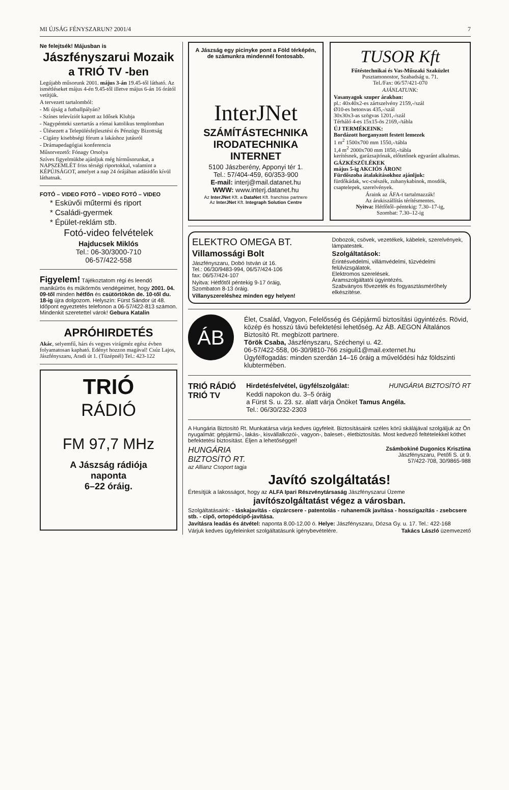MI ÚJSÁG FÉNYSZARUN? 2001/4 7
Ne felejtsék! Májusban is
Jászfényszarui Mozaik
a TRIÓ TV -ben
Legújabb műsorunk 2001. május 3-án 19.45-től látható. Az ismétléseket május 4-én 9.45-től illetve május 6-án 16 órától vetítjük.
A tervezett tartalomból:
- Mi újság a futballpályán?
- Színes televíziót kapott az Idősek Klubja
- Nagypénteki szertartás a római katolikus templomban
- Ülésezett a Településfejlesztési és Pénzügy Bizottság
- Cigány kisebbségi fórum a lakáshoz jutásról
- Drámapedagógiai konferencia
Műsorvezető: Fónagy Orsolya
Szíves figyelmükbe ajánljuk még hírműsorunkat, a NAPSZEMLÉT friss térségi riportokkal, valamint a KÉPÚJSÁGOT, amelyet a nap 24 órájában adásidőn kívül láthatnak.
FOTÓ – VIDEO FOTÓ – VIDEO FOTÓ – VIDEO
* Esküvői műtermi és riport
* Családi-gyermek
* Épület-reklám stb.
Fotó-video felvételek
Hajducsek Miklós
Tel.: 06-30/3000-710
06-57/422-558
Figyelem! Tájékoztatom régi és leendő manikűrös és műkörmös vendégeimet, hogy 2001. 04. 09-től minden hétfőn és csütörtökön de. 10-től du. 18-ig újra dolgozom. Helyszín: Fürst Sándor út 48. Időpont egyeztetés telefonon a 06-57/422-813 számon. Mindenkit szeretettel várok! Gebura Katalin
APRÓHIRDETÉS
Akác, selyemfű, hárs és vegyes virágméz egész évben folyamatosan kapható. Edényt hozzon magával! Csúz Lajos, Jászfényszaru, Aradi út 1. (Tüzépnél) Tel.: 423-122
TRIÓ
RÁDIÓ
FM 97,7 MHz
A Jászság rádiója
naponta
6–22 óráig.
A Jászság egy picinyke pont a Föld térképén, de számunkra mindennél fontosabb.
InterJNet
SZÁMÍTÁSTECHNIKA
IRODATECHNIKA
INTERNET
5100 Jászberény, Apponyi tér 1.
Tel.: 57/404-459, 60/353-900
E-mail: interj@mail.datanet.hu
WWW: www.interj.datanet.hu
Az InterJNet Kft. a DataNet Kft. franchise partnere
Az InterJNet Kft. Integraph Solution Centre
TUSOR Kft
Fűtéstechnikai és Vas-Műszaki Szaküzlet
Pusztamonostor, Szabadság u. 71.
Tel./Fax: 06/57/421-070
AJÁNLATUNK:
Vasanyagok szuper árakban:
pl.: 40x40x2-es zártszelvény 2159,-/szál
Ø10-es betonvas 435,-/szál
30x30x3-as szögvas 1201,-/szál
Térháló 4-es 15x15-ös 2169,-/tábla
ÚJ TERMÉKEINK:
Bordázott horganyzott festett lemezek
1 m<sup>2</sup> 1500x700 mm 1550,-/tábla
1,4 m<sup>2</sup> 2000x700 mm 1850,-/tábla
kerítésnek, garázsajtónak, előtetőnek egyaránt alkalmas.
GÁZKÉSZÜLÉKEK
május 5-ig AKCIÓS ÁRON!
Fürdőszoba átalakításokhoz ajánljuk:
fürdőkádak, wc-csészék, zuhanykabinok, mosdók, csaptelepek, szerelvények.
Áraink az ÁFA-t tartalmazzák!
Az árukiszállítás térítésmentes.
Nyitva: Hétfőtől–péntekig: 7.30–17-ig,
Szombat: 7.30–12-ig
ELEKTRO OMEGA BT.
Villamossági Bolt
Jászfényszaru, Dobó István út 16.
Tel.: 06/30/9483-994, 06/57/424-106
fax: 06/57/424-107
Nyitva: Hétfőtől péntekig 9-17 óráig,
Szombaton 8-13 óráig.
Villanyszereléshez minden egy helyen!
Dobozok, csövek, vezetékek, kábelek, szerelvények, lámpatestek.
Szolgáltatások:
Érintésvédelmi, villámvédelmi, tűzvédelmi felülvizsgálatok.
Elektromos szerelések.
Áramszolgáltatói ügyintézés.
Szabványos fővezeték és fogyasztásmérőhely elkészítése.
ÁB
Élet, Család, Vagyon, Felelősség és Gépjármű biztosítási ügyintézés. Rövid, közép és hosszú távú befektetési lehetőség. Az ÁB. AEGON Általános Biztosító Rt. megbízott partnere.
Török Csaba, Jászfényszaru, Széchenyi u. 42.
06-57/422-558, 06-30/9810-766 zsiguli1@mail.externet.hu
Ügyfélfogadás: minden szerdán 14–16 óráig a művelődési ház földszinti klubtermében.
TRIÓ RÁDIÓ
TRIÓ TV
Hirdetésfelvétel, ügyfélszolgálat: HUNGÁRIA BIZTOSÍTÓ RT
Keddi napokon du. 3–5 óráig
a Fürst S. u. 23. sz. alatt várja Önöket Tamus Angéla.
Tel.: 06/30/232-2303
A Hungária Biztosító Rt. Munkatársa várja kedves ügyfeleit. Biztosításaink széles körű skálájával szolgáljuk az Ön nyugalmát: gépjármű-, lakás-, kisvállalkozói-, vagyon-, baleset-, életbiztosítás. Most kedvező feltételekkel köthet befektetési biztosítást. Éljen a lehetőséggel!
HUNGÁRIA
BIZTOSÍTÓ RT.
az Allianz Csoport tagja
Zsámbokiné Dugonics Krisztina
Jászfényszaru, Petőfi S. út 9.
57/422-708, 30/9865-988
Javító szolgáltatás!
Értesítjük a lakosságot, hogy az ALFA Ipari Részvénytársaság Jászfényszarui Üzeme
javítószolgáltatást végez a városban.
Szolgáltatásaink: - táskajavítás - cipzárcsere - patentolás - ruhaneműk javítása - hosszigazítás - zsebcsere stb. - cipő, ortopédcipő-javítása.
Javításra leadás és átvétel: naponta 8.00-12.00 ó. Helye: Jászfényszaru, Dózsa Gy. u. 17. Tel.: 422-168
Várjuk kedves ügyfeleinket szolgáltatásunk igénybevételére. Takács László üzemvezető